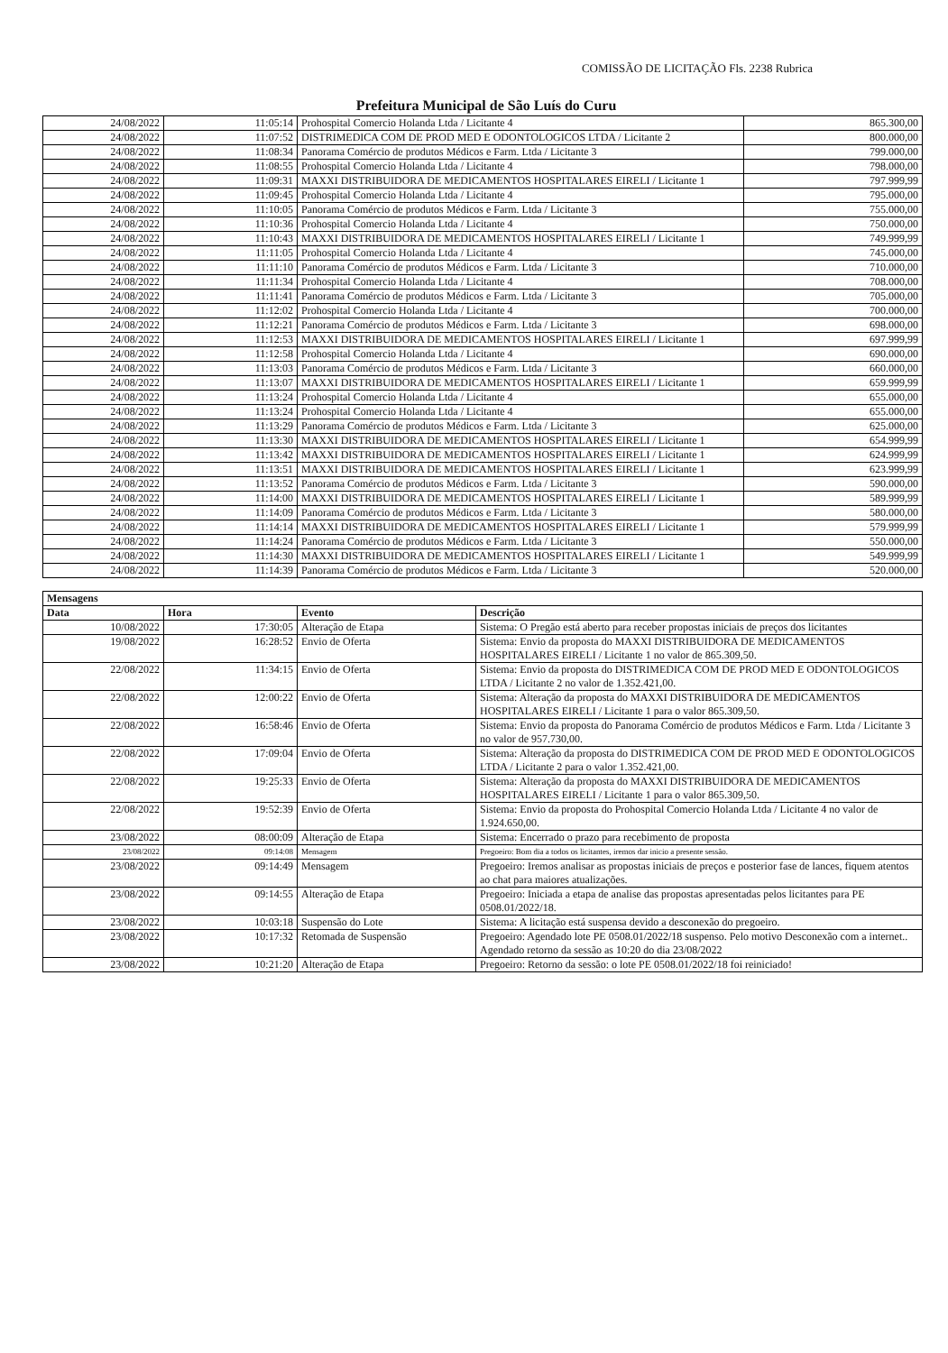COMISSÃO DE LICITAÇÃO Fls. 2238 Rubrica
Prefeitura Municipal de São Luís do Curu
| 24/08/2022 | 11:05:14 | Prohospital Comercio Holanda Ltda / Licitante 4 | 865.300,00 |
| 24/08/2022 | 11:07:52 | DISTRIMEDICA COM DE PROD MED E ODONTOLOGICOS LTDA / Licitante 2 | 800.000,00 |
| 24/08/2022 | 11:08:34 | Panorama Comércio de produtos Médicos e Farm. Ltda / Licitante 3 | 799.000,00 |
| 24/08/2022 | 11:08:55 | Prohospital Comercio Holanda Ltda / Licitante 4 | 798.000,00 |
| 24/08/2022 | 11:09:31 | MAXXI DISTRIBUIDORA DE MEDICAMENTOS HOSPITALARES EIRELI / Licitante 1 | 797.999,99 |
| 24/08/2022 | 11:09:45 | Prohospital Comercio Holanda Ltda / Licitante 4 | 795.000,00 |
| 24/08/2022 | 11:10:05 | Panorama Comércio de produtos Médicos e Farm. Ltda / Licitante 3 | 755.000,00 |
| 24/08/2022 | 11:10:36 | Prohospital Comercio Holanda Ltda / Licitante 4 | 750.000,00 |
| 24/08/2022 | 11:10:43 | MAXXI DISTRIBUIDORA DE MEDICAMENTOS HOSPITALARES EIRELI / Licitante 1 | 749.999,99 |
| 24/08/2022 | 11:11:05 | Prohospital Comercio Holanda Ltda / Licitante 4 | 745.000,00 |
| 24/08/2022 | 11:11:10 | Panorama Comércio de produtos Médicos e Farm. Ltda / Licitante 3 | 710.000,00 |
| 24/08/2022 | 11:11:34 | Prohospital Comercio Holanda Ltda / Licitante 4 | 708.000,00 |
| 24/08/2022 | 11:11:41 | Panorama Comércio de produtos Médicos e Farm. Ltda / Licitante 3 | 705.000,00 |
| 24/08/2022 | 11:12:02 | Prohospital Comercio Holanda Ltda / Licitante 4 | 700.000,00 |
| 24/08/2022 | 11:12:21 | Panorama Comércio de produtos Médicos e Farm. Ltda / Licitante 3 | 698.000,00 |
| 24/08/2022 | 11:12:53 | MAXXI DISTRIBUIDORA DE MEDICAMENTOS HOSPITALARES EIRELI / Licitante 1 | 697.999,99 |
| 24/08/2022 | 11:12:58 | Prohospital Comercio Holanda Ltda / Licitante 4 | 690.000,00 |
| 24/08/2022 | 11:13:03 | Panorama Comércio de produtos Médicos e Farm. Ltda / Licitante 3 | 660.000,00 |
| 24/08/2022 | 11:13:07 | MAXXI DISTRIBUIDORA DE MEDICAMENTOS HOSPITALARES EIRELI / Licitante 1 | 659.999,99 |
| 24/08/2022 | 11:13:24 | Prohospital Comercio Holanda Ltda / Licitante 4 | 655.000,00 |
| 24/08/2022 | 11:13:24 | Prohospital Comercio Holanda Ltda / Licitante 4 | 655.000,00 |
| 24/08/2022 | 11:13:29 | Panorama Comércio de produtos Médicos e Farm. Ltda / Licitante 3 | 625.000,00 |
| 24/08/2022 | 11:13:30 | MAXXI DISTRIBUIDORA DE MEDICAMENTOS HOSPITALARES EIRELI / Licitante 1 | 654.999,99 |
| 24/08/2022 | 11:13:42 | MAXXI DISTRIBUIDORA DE MEDICAMENTOS HOSPITALARES EIRELI / Licitante 1 | 624.999,99 |
| 24/08/2022 | 11:13:51 | MAXXI DISTRIBUIDORA DE MEDICAMENTOS HOSPITALARES EIRELI / Licitante 1 | 623.999,99 |
| 24/08/2022 | 11:13:52 | Panorama Comércio de produtos Médicos e Farm. Ltda / Licitante 3 | 590.000,00 |
| 24/08/2022 | 11:14:00 | MAXXI DISTRIBUIDORA DE MEDICAMENTOS HOSPITALARES EIRELI / Licitante 1 | 589.999,99 |
| 24/08/2022 | 11:14:09 | Panorama Comércio de produtos Médicos e Farm. Ltda / Licitante 3 | 580.000,00 |
| 24/08/2022 | 11:14:14 | MAXXI DISTRIBUIDORA DE MEDICAMENTOS HOSPITALARES EIRELI / Licitante 1 | 579.999,99 |
| 24/08/2022 | 11:14:24 | Panorama Comércio de produtos Médicos e Farm. Ltda / Licitante 3 | 550.000,00 |
| 24/08/2022 | 11:14:30 | MAXXI DISTRIBUIDORA DE MEDICAMENTOS HOSPITALARES EIRELI / Licitante 1 | 549.999,99 |
| 24/08/2022 | 11:14:39 | Panorama Comércio de produtos Médicos e Farm. Ltda / Licitante 3 | 520.000,00 |
| Mensagens | | | |
| --- | --- | --- | --- |
| Data | Hora | Evento | Descrição |
| 10/08/2022 | 17:30:05 | Alteração de Etapa | Sistema: O Pregão está aberto para receber propostas iniciais de preços dos licitantes |
| 19/08/2022 | 16:28:52 | Envio de Oferta | Sistema: Envio da proposta do MAXXI DISTRIBUIDORA DE MEDICAMENTOS HOSPITALARES EIRELI / Licitante 1 no valor de 865.309,50. |
| 22/08/2022 | 11:34:15 | Envio de Oferta | Sistema: Envio da proposta do DISTRIMEDICA COM DE PROD MED E ODONTOLOGICOS LTDA / Licitante 2 no valor de 1.352.421,00. |
| 22/08/2022 | 12:00:22 | Envio de Oferta | Sistema: Alteração da proposta do MAXXI DISTRIBUIDORA DE MEDICAMENTOS HOSPITALARES EIRELI / Licitante 1 para o valor 865.309,50. |
| 22/08/2022 | 16:58:46 | Envio de Oferta | Sistema: Envio da proposta do Panorama Comércio de produtos Médicos e Farm. Ltda / Licitante 3 no valor de 957.730,00. |
| 22/08/2022 | 17:09:04 | Envio de Oferta | Sistema: Alteração da proposta do DISTRIMEDICA COM DE PROD MED E ODONTOLOGICOS LTDA / Licitante 2 para o valor 1.352.421,00. |
| 22/08/2022 | 19:25:33 | Envio de Oferta | Sistema: Alteração da proposta do MAXXI DISTRIBUIDORA DE MEDICAMENTOS HOSPITALARES EIRELI / Licitante 1 para o valor 865.309,50. |
| 22/08/2022 | 19:52:39 | Envio de Oferta | Sistema: Envio da proposta do Prohospital Comercio Holanda Ltda / Licitante 4 no valor de 1.924.650,00. |
| 23/08/2022 | 08:00:09 | Alteração de Etapa | Sistema: Encerrado o prazo para recebimento de proposta |
| 23/08/2022 | 09:14:08 | Mensagem | Pregoeiro: Bom dia a todos os licitantes, iremos dar inicio a presente sessão. |
| 23/08/2022 | 09:14:49 | Mensagem | Pregoeiro: Iremos analisar as propostas iniciais de preços e posterior fase de lances, fiquem atentos ao chat para maiores atualizações. |
| 23/08/2022 | 09:14:55 | Alteração de Etapa | Pregoeiro: Iniciada a etapa de analise das propostas apresentadas pelos licitantes para PE 0508.01/2022/18. |
| 23/08/2022 | 10:03:18 | Suspensão do Lote | Sistema: A licitação está suspensa devido a desconexão do pregoeiro. |
| 23/08/2022 | 10:17:32 | Retomada de Suspensão | Pregoeiro: Agendado lote PE 0508.01/2022/18 suspenso. Pelo motivo Desconexão com a internet.. Agendado retorno da sessão as 10:20 do dia 23/08/2022 |
| 23/08/2022 | 10:21:20 | Alteração de Etapa | Pregoeiro: Retorno da sessão: o lote PE 0508.01/2022/18 foi reiniciado! |